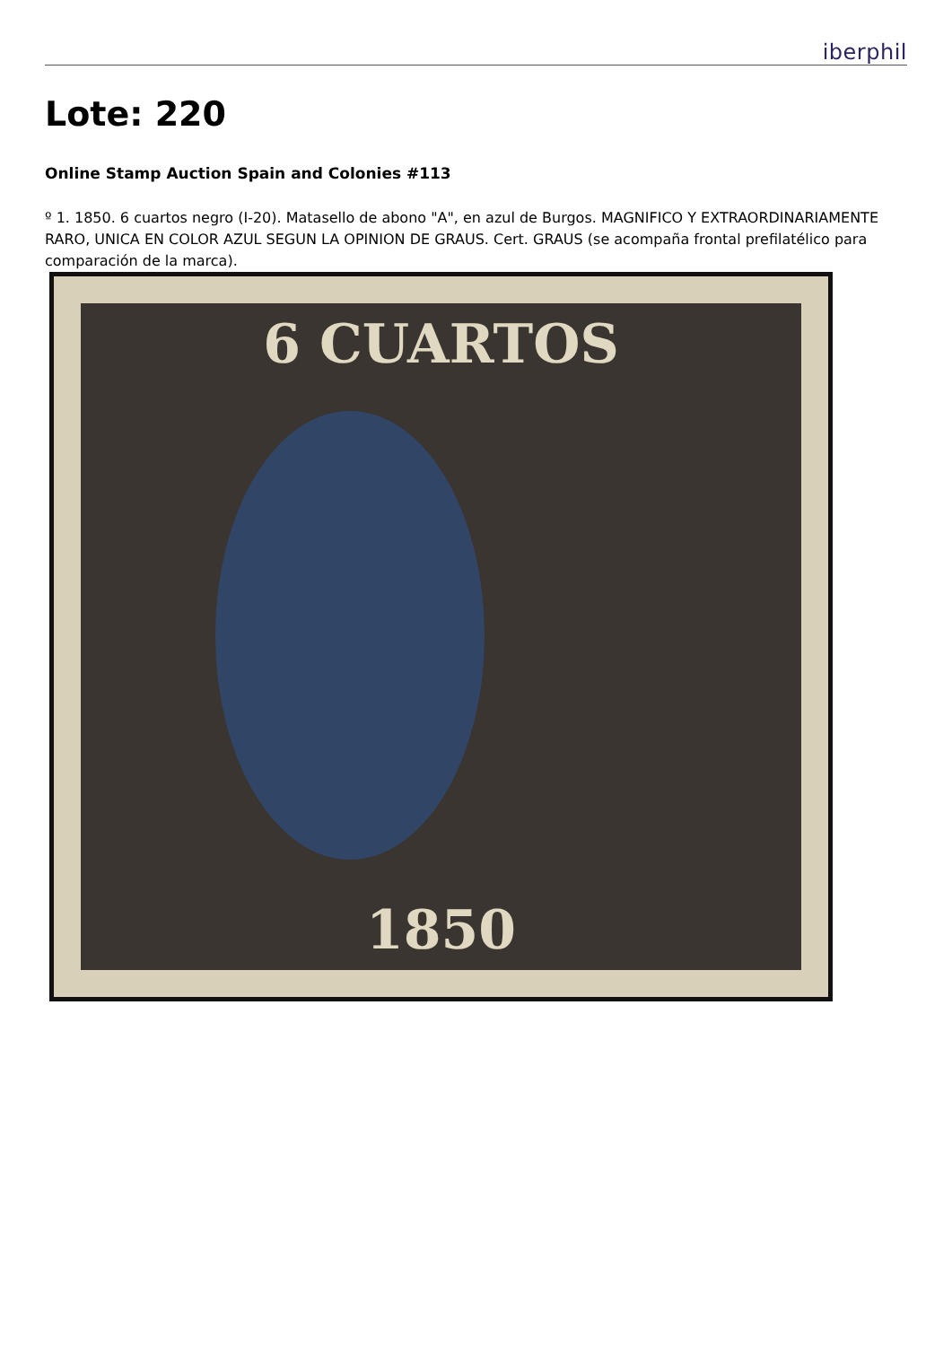iberphil
Lote: 220
Online Stamp Auction Spain and Colonies #113
º 1. 1850. 6 cuartos negro (I-20). Matasello de abono "A", en azul de Burgos. MAGNIFICO Y EXTRAORDINARIAMENTE RARO, UNICA EN COLOR AZUL SEGUN LA OPINION DE GRAUS. Cert. GRAUS (se acompaña frontal prefilatélico para comparación de la marca).
6 CUARTOS
1850